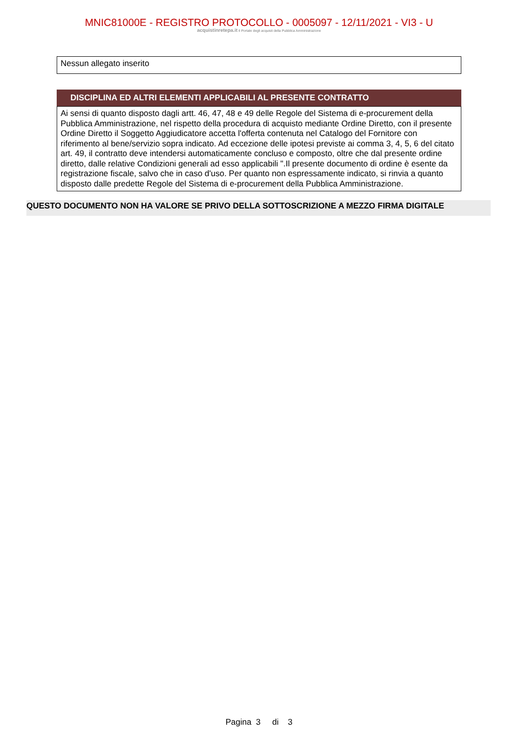MNIC81000E - REGISTRO PROTOCOLLO - 0005097 - 12/11/2021 - VI3 - U
acquistinretepa.it Il Portale degli acquisti della Pubblica Amministrazione
Nessun allegato inserito
DISCIPLINA ED ALTRI ELEMENTI APPLICABILI AL PRESENTE CONTRATTO
Ai sensi di quanto disposto dagli artt. 46, 47, 48 e 49 delle Regole del Sistema di e-procurement della Pubblica Amministrazione, nel rispetto della procedura di acquisto mediante Ordine Diretto, con il presente Ordine Diretto il Soggetto Aggiudicatore accetta l'offerta contenuta nel Catalogo del Fornitore con riferimento al bene/servizio sopra indicato. Ad eccezione delle ipotesi previste ai comma 3, 4, 5, 6 del citato art. 49, il contratto deve intendersi automaticamente concluso e composto, oltre che dal presente ordine diretto, dalle relative Condizioni generali ad esso applicabili ".Il presente documento di ordine è esente da registrazione fiscale, salvo che in caso d'uso. Per quanto non espressamente indicato, si rinvia a quanto disposto dalle predette Regole del Sistema di e-procurement della Pubblica Amministrazione.
QUESTO DOCUMENTO NON HA VALORE SE PRIVO DELLA SOTTOSCRIZIONE A MEZZO FIRMA DIGITALE
Pagina 3 di 3